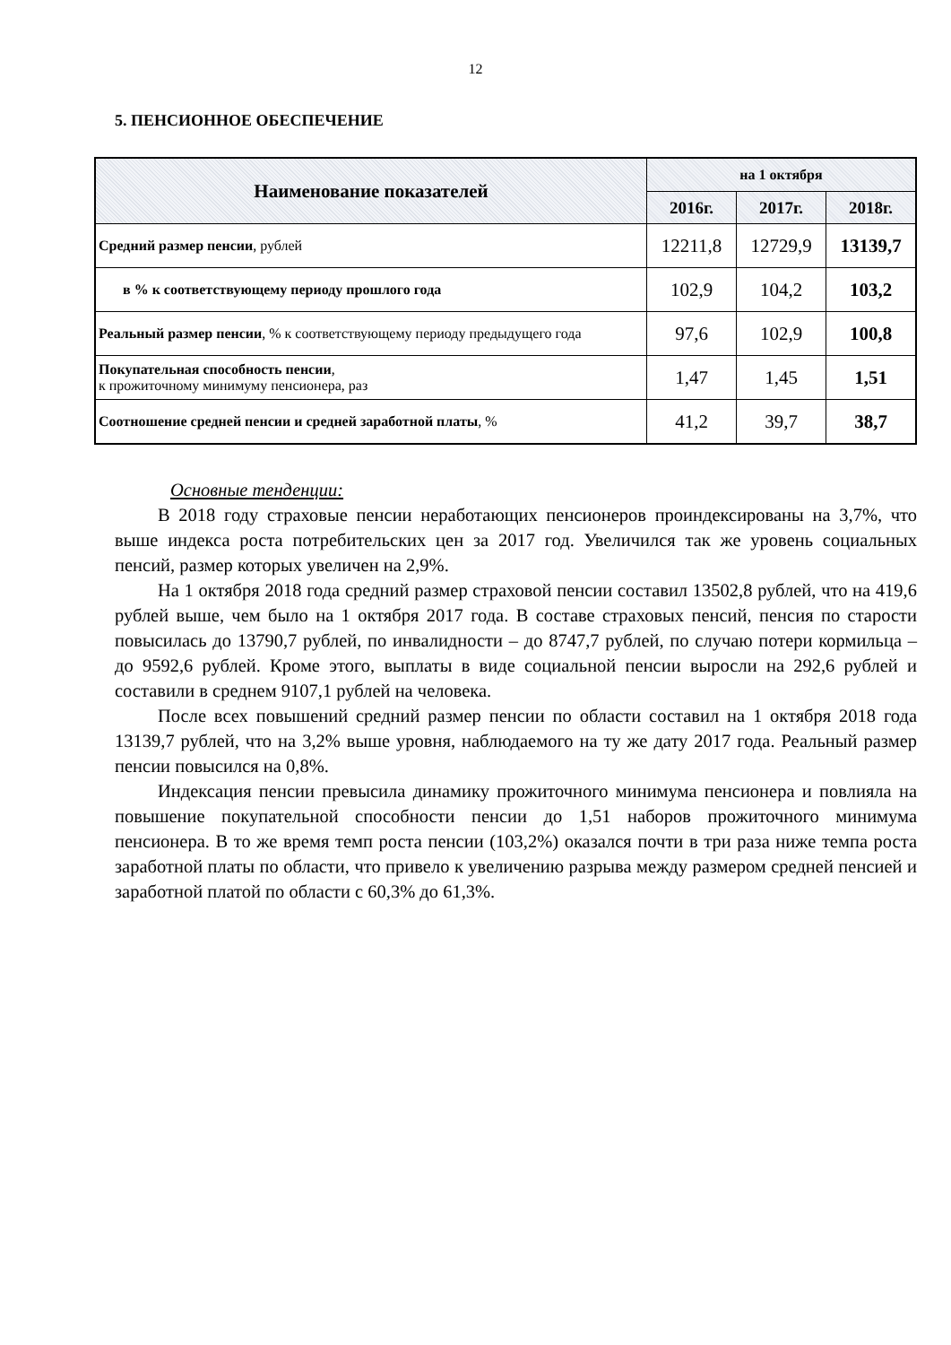12
5. ПЕНСИОННОЕ ОБЕСПЕЧЕНИЕ
| Наименование показателей | на 1 октября | | |
| --- | --- | --- | --- |
| | 2016г. | 2017г. | 2018г. |
| Средний размер пенсии , рублей | 12211,8 | 12729,9 | 13139,7 |
| в % к соответствующему периоду прошлого года | 102,9 | 104,2 | 103,2 |
| Реальный размер пенсии , % к соответствующему периоду предыдущего года | 97,6 | 102,9 | 100,8 |
| Покупательная способность пенсии , к прожиточному минимуму пенсионера, раз | 1,47 | 1,45 | 1,51 |
| Соотношение средней пенсии и средней заработной платы , % | 41,2 | 39,7 | 38,7 |
Основные тенденции:
В 2018 году страховые пенсии неработающих пенсионеров проиндексированы на 3,7%, что выше индекса роста потребительских цен за 2017 год. Увеличился так же уровень социальных пенсий, размер которых увеличен на 2,9%.
На 1 октября 2018 года средний размер страховой пенсии составил 13502,8 рублей, что на 419,6 рублей выше, чем было на 1 октября 2017 года. В составе страховых пенсий, пенсия по старости повысилась до 13790,7 рублей, по инвалидности – до 8747,7 рублей, по случаю потери кормильца – до 9592,6 рублей. Кроме этого, выплаты в виде социальной пенсии выросли на 292,6 рублей и составили в среднем 9107,1 рублей на человека.
После всех повышений средний размер пенсии по области составил на 1 октября 2018 года 13139,7 рублей, что на 3,2% выше уровня, наблюдаемого на ту же дату 2017 года. Реальный размер пенсии повысился на 0,8%.
Индексация пенсии превысила динамику прожиточного минимума пенсионера и повлияла на повышение покупательной способности пенсии до 1,51 наборов прожиточного минимума пенсионера. В то же время темп роста пенсии (103,2%) оказался почти в три раза ниже темпа роста заработной платы по области, что привело к увеличению разрыва между размером средней пенсией и заработной платой по области с 60,3% до 61,3%.